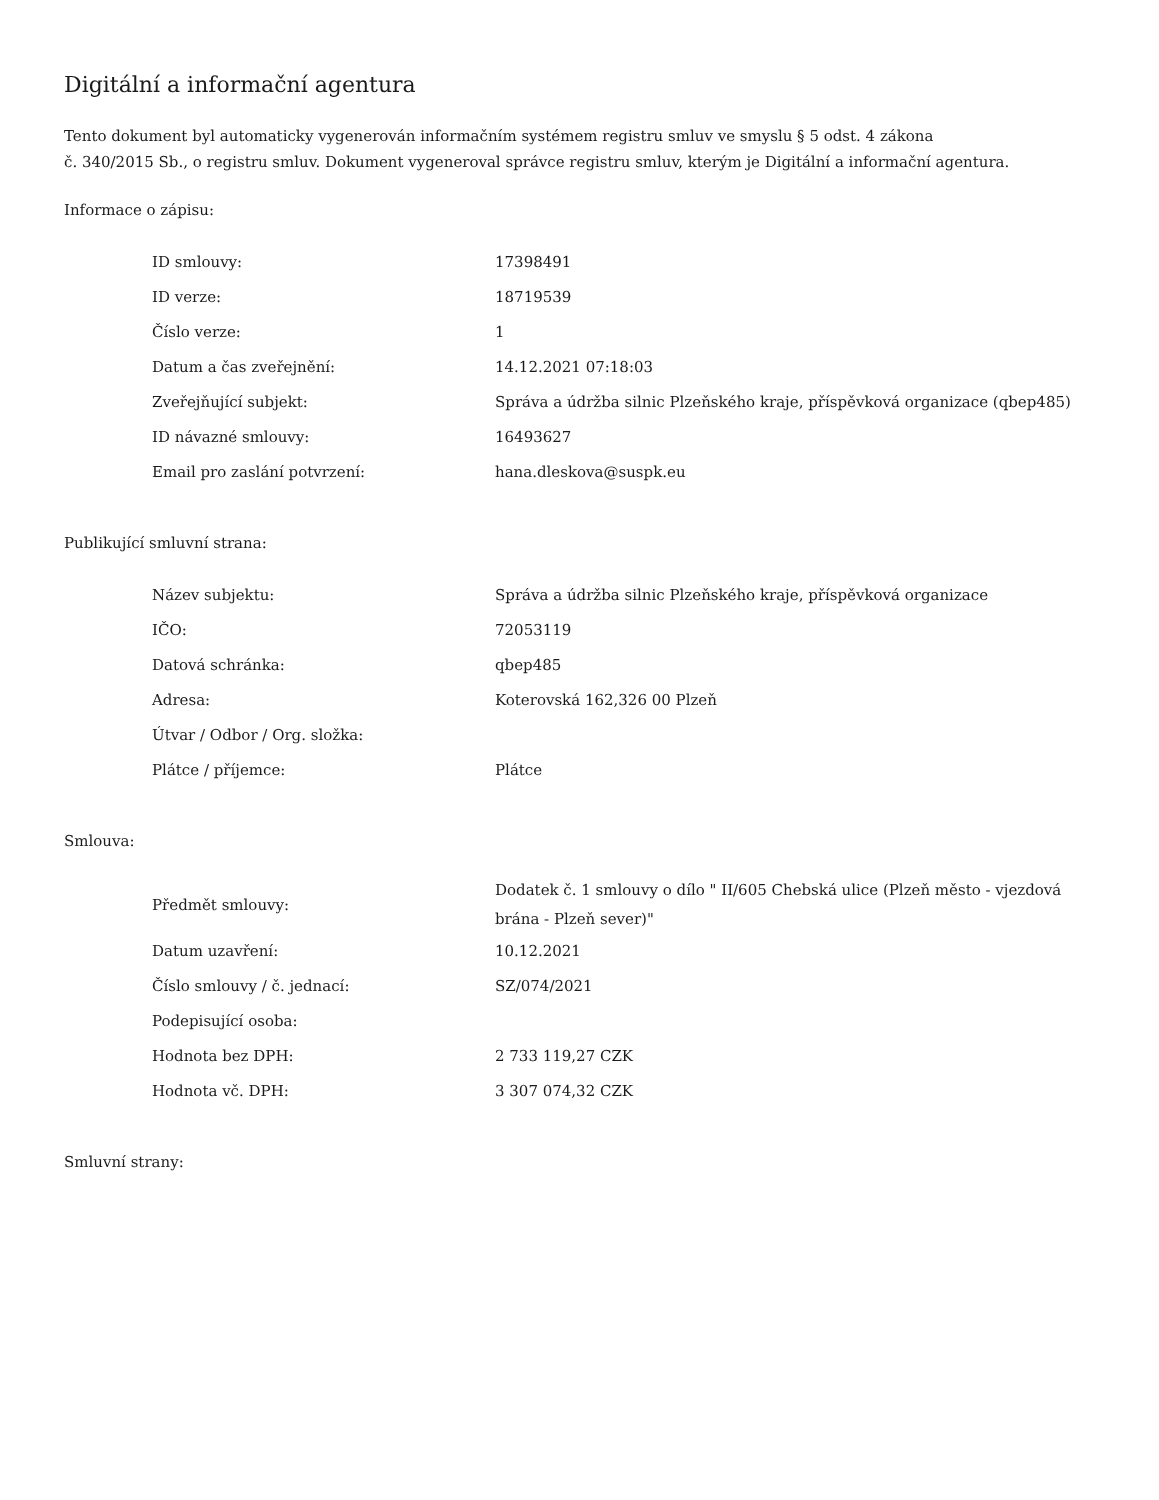Digitální a informační agentura
Tento dokument byl automaticky vygenerován informačním systémem registru smluv ve smyslu § 5 odst. 4 zákona
č. 340/2015 Sb., o registru smluv. Dokument vygeneroval správce registru smluv, kterým je Digitální a informační agentura.
Informace o zápisu:
| ID smlouvy: | 17398491 |
| ID verze: | 18719539 |
| Číslo verze: | 1 |
| Datum a čas zveřejnění: | 14.12.2021 07:18:03 |
| Zveřejňující subjekt: | Správa a údržba silnic Plzeňského kraje, příspěvková organizace (qbep485) |
| ID návazné smlouvy: | 16493627 |
| Email pro zaslání potvrzení: | hana.dleskova@suspk.eu |
Publikující smluvní strana:
| Název subjektu: | Správa a údržba silnic Plzeňského kraje, příspěvková organizace |
| IČO: | 72053119 |
| Datová schránka: | qbep485 |
| Adresa: | Koterovská 162,326 00 Plzeň |
| Útvar / Odbor / Org. složka: | |
| Plátce / příjemce: | Plátce |
Smlouva:
| Předmět smlouvy: | Dodatek č. 1 smlouvy o dílo " II/605 Chebská ulice (Plzeň město - vjezdová brána - Plzeň sever)" |
| Datum uzavření: | 10.12.2021 |
| Číslo smlouvy / č. jednací: | SZ/074/2021 |
| Podepisující osoba: | |
| Hodnota bez DPH: | 2 733 119,27 CZK |
| Hodnota vč. DPH: | 3 307 074,32 CZK |
Smluvní strany: